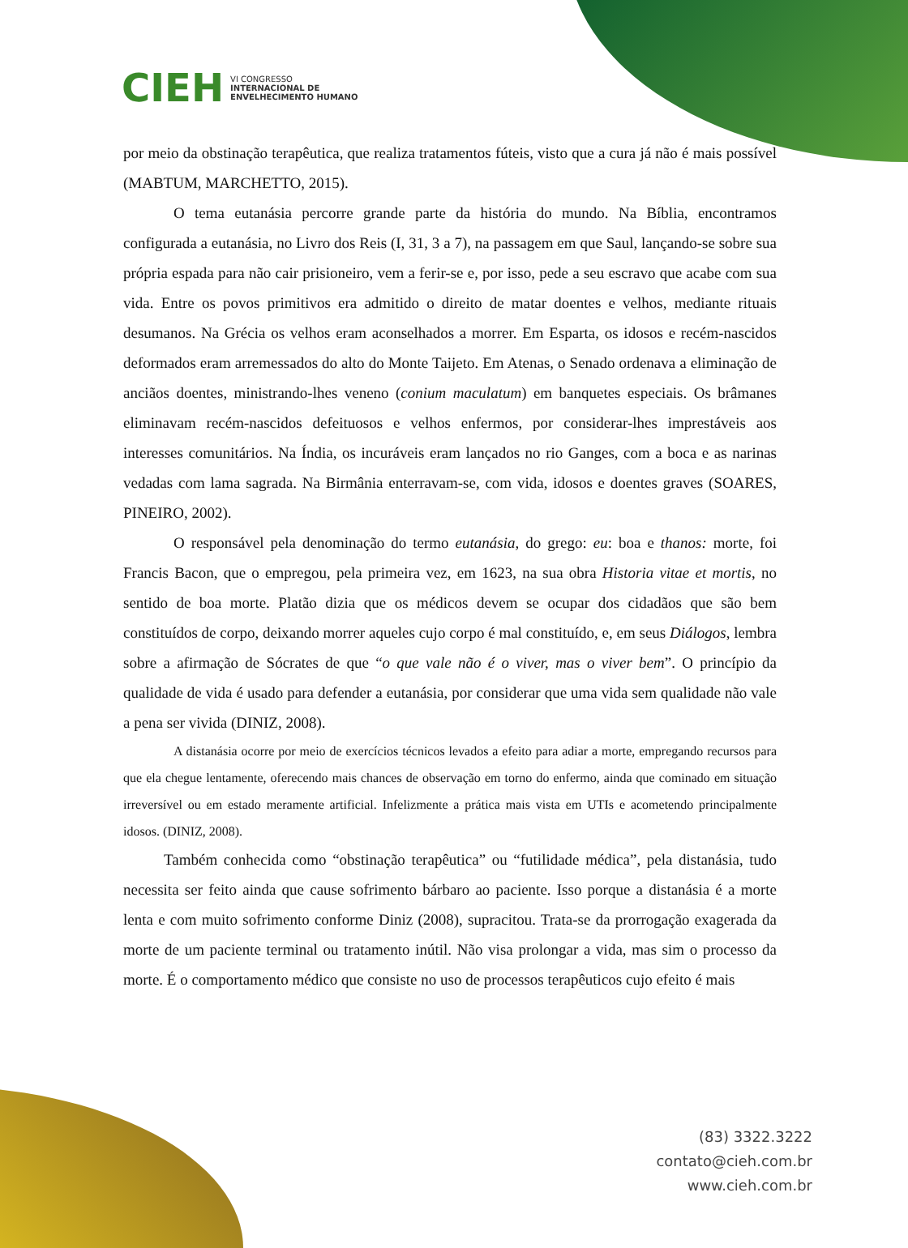CIEH
VI CONGRESSO
INTERNACIONAL DE
ENVELHECIMENTO HUMANO
por meio da obstinação terapêutica, que realiza tratamentos fúteis, visto que a cura já não é mais possível (MABTUM, MARCHETTO, 2015).
O tema eutanásia percorre grande parte da história do mundo. Na Bíblia, encontramos configurada a eutanásia, no Livro dos Reis (I, 31, 3 a 7), na passagem em que Saul, lançando-se sobre sua própria espada para não cair prisioneiro, vem a ferir-se e, por isso, pede a seu escravo que acabe com sua vida. Entre os povos primitivos era admitido o direito de matar doentes e velhos, mediante rituais desumanos. Na Grécia os velhos eram aconselhados a morrer. Em Esparta, os idosos e recém-nascidos deformados eram arremessados do alto do Monte Taijeto. Em Atenas, o Senado ordenava a eliminação de anciãos doentes, ministrando-lhes veneno (conium maculatum) em banquetes especiais. Os brâmanes eliminavam recém-nascidos defeituosos e velhos enfermos, por considerar-lhes imprestáveis aos interesses comunitários. Na Índia, os incuráveis eram lançados no rio Ganges, com a boca e as narinas vedadas com lama sagrada. Na Birmânia enterravam-se, com vida, idosos e doentes graves (SOARES, PINEIRO, 2002).
O responsável pela denominação do termo eutanásia, do grego: eu: boa e thanos: morte, foi Francis Bacon, que o empregou, pela primeira vez, em 1623, na sua obra Historia vitae et mortis, no sentido de boa morte. Platão dizia que os médicos devem se ocupar dos cidadãos que são bem constituídos de corpo, deixando morrer aqueles cujo corpo é mal constituído, e, em seus Diálogos, lembra sobre a afirmação de Sócrates de que “o que vale não é o viver, mas o viver bem”. O princípio da qualidade de vida é usado para defender a eutanásia, por considerar que uma vida sem qualidade não vale a pena ser vivida (DINIZ, 2008).
A distanásia ocorre por meio de exercícios técnicos levados a efeito para adiar a morte, empregando recursos para que ela chegue lentamente, oferecendo mais chances de observação em torno do enfermo, ainda que cominado em situação irreversível ou em estado meramente artificial. Infelizmente a prática mais vista em UTIs e acometendo principalmente idosos. (DINIZ, 2008).
Também conhecida como “obstinação terapêutica” ou “futilidade médica”, pela distanásia, tudo necessita ser feito ainda que cause sofrimento bárbaro ao paciente. Isso porque a distanásia é a morte lenta e com muito sofrimento conforme Diniz (2008), supracitou. Trata-se da prorrogação exagerada da morte de um paciente terminal ou tratamento inútil. Não visa prolongar a vida, mas sim o processo da morte. É o comportamento médico que consiste no uso de processos terapêuticos cujo efeito é mais
(83) 3322.3222
contato@cieh.com.br
www.cieh.com.br